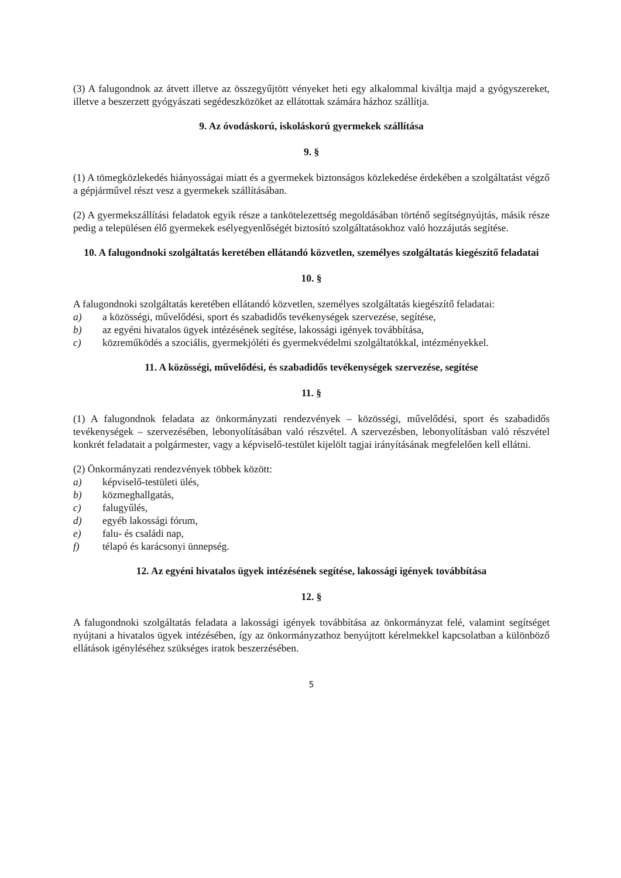(3) A falugondnok az átvett illetve az összegyűjtött vényeket heti egy alkalommal kiváltja majd a gyógyszereket, illetve a beszerzett gyógyászati segédeszközöket az ellátottak számára házhoz szállítja.
9. Az óvodáskorú, iskoláskorú gyermekek szállítása
9. §
(1) A tömegközlekedés hiányosságai miatt és a gyermekek biztonságos közlekedése érdekében a szolgáltatást végző a gépjárművel részt vesz a gyermekek szállításában.
(2) A gyermekszállítási feladatok egyik része a tankötelezettség megoldásában történő segítségnyújtás, másik része pedig a településen élő gyermekek esélyegyenlőségét biztosító szolgáltatásokhoz való hozzájutás segítése.
10. A falugondnoki szolgáltatás keretében ellátandó közvetlen, személyes szolgáltatás kiegészítő feladatai
10. §
A falugondnoki szolgáltatás keretében ellátandó közvetlen, személyes szolgáltatás kiegészítő feladatai:
a) a közösségi, művelődési, sport és szabadidős tevékenységek szervezése, segítése,
b) az egyéni hivatalos ügyek intézésének segítése, lakossági igények továbbítása,
c) közreműködés a szociális, gyermekjóléti és gyermekvédelmi szolgáltatókkal, intézményekkel.
11. A közösségi, művelődési, és szabadidős tevékenységek szervezése, segítése
11. §
(1) A falugondnok feladata az önkormányzati rendezvények – közösségi, művelődési, sport és szabadidős tevékenységek – szervezésében, lebonyolításában való részvétel. A szervezésben, lebonyolításban való részvétel konkrét feladatait a polgármester, vagy a képviselő-testület kijelölt tagjai irányításának megfelelően kell ellátni.
(2) Önkormányzati rendezvények többek között:
a) képviselő-testületi ülés,
b) közmeghallgatás,
c) falugyűlés,
d) egyéb lakossági fórum,
e) falu- és családi nap,
f) télapó és karácsonyi ünnepség.
12. Az egyéni hivatalos ügyek intézésének segítése, lakossági igények továbbítása
12. §
A falugondnoki szolgáltatás feladata a lakossági igények továbbítása az önkormányzat felé, valamint segítséget nyújtani a hivatalos ügyek intézésében, így az önkormányzathoz benyújtott kérelmekkel kapcsolatban a különböző ellátások igényléséhez szükséges iratok beszerzésében.
5